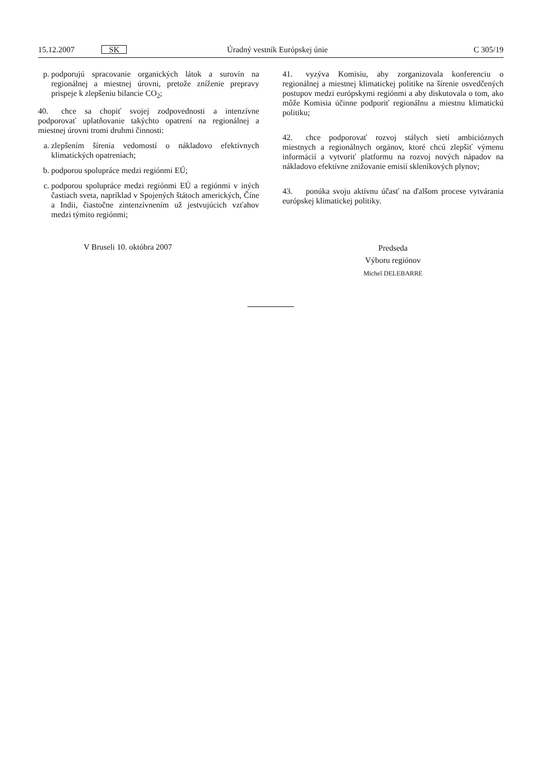15.12.2007 SK Úradný vestník Európskej únie C 305/19
p. podporujú spracovanie organických látok a surovín na regionálnej a miestnej úrovni, pretože zníženie prepravy prispeje k zlepšeniu bilancie CO<sub>2</sub>;
40. chce sa chopiť svojej zodpovednosti a intenzívne podporovať uplatňovanie takýchto opatrení na regionálnej a miestnej úrovni tromi druhmi činnosti:
a. zlepšením šírenia vedomostí o nákladovo efektívnych klimatických opatreniach;
b. podporou spolupráce medzi regiónmi EÚ;
c. podporou spolupráce medzi regiónmi EÚ a regiónmi v iných častiach sveta, napríklad v Spojených štátoch amerických, Číne a Indii, čiastočne zintenzívnením už jestvujúcich vzťahov medzi týmito regiónmi;
V Bruseli 10. októbra 2007
41. vyzýva Komisiu, aby zorganizovala konferenciu o regionálnej a miestnej klimatickej politike na šírenie osvedčených postupov medzi európskymi regiónmi a aby diskutovala o tom, ako môže Komisia účinne podporiť regionálnu a miestnu klimatickú politiku;
42. chce podporovať rozvoj stálych sietí ambicióznych miestnych a regionálnych orgánov, ktoré chcú zlepšiť výmenu informácií a vytvoriť platformu na rozvoj nových nápadov na nákladovo efektívne znižovanie emisií skleníkových plynov;
43. ponúka svoju aktívnu účasť na ďalšom procese vytvárania európskej klimatickej politiky.
Predseda
Výboru regiónov
Michel DELEBARRE